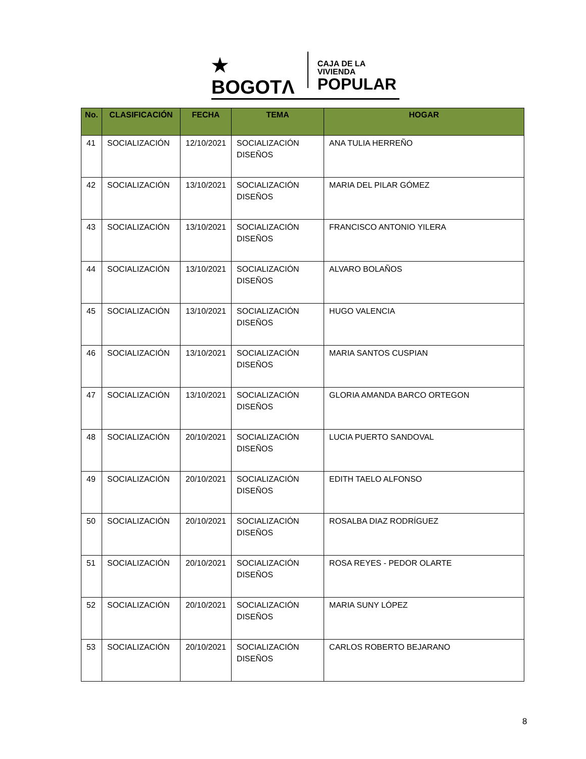★ BOGOTΛ
CAJA DE LA VIVIENDA
POPULAR
| No. | CLASIFICACIÓN | FECHA | TEMA | HOGAR |
| --- | --- | --- | --- | --- |
| 41 | SOCIALIZACIÓN | 12/10/2021 | SOCIALIZACIÓN DISEÑOS | ANA TULIA HERREÑO |
| 42 | SOCIALIZACIÓN | 13/10/2021 | SOCIALIZACIÓN DISEÑOS | MARIA DEL PILAR GÓMEZ |
| 43 | SOCIALIZACIÓN | 13/10/2021 | SOCIALIZACIÓN DISEÑOS | FRANCISCO ANTONIO YILERA |
| 44 | SOCIALIZACIÓN | 13/10/2021 | SOCIALIZACIÓN DISEÑOS | ALVARO BOLAÑOS |
| 45 | SOCIALIZACIÓN | 13/10/2021 | SOCIALIZACIÓN DISEÑOS | HUGO VALENCIA |
| 46 | SOCIALIZACIÓN | 13/10/2021 | SOCIALIZACIÓN DISEÑOS | MARIA SANTOS CUSPIAN |
| 47 | SOCIALIZACIÓN | 13/10/2021 | SOCIALIZACIÓN DISEÑOS | GLORIA AMANDA BARCO ORTEGON |
| 48 | SOCIALIZACIÓN | 20/10/2021 | SOCIALIZACIÓN DISEÑOS | LUCIA PUERTO SANDOVAL |
| 49 | SOCIALIZACIÓN | 20/10/2021 | SOCIALIZACIÓN DISEÑOS | EDITH TAELO ALFONSO |
| 50 | SOCIALIZACIÓN | 20/10/2021 | SOCIALIZACIÓN DISEÑOS | ROSALBA DIAZ RODRÍGUEZ |
| 51 | SOCIALIZACIÓN | 20/10/2021 | SOCIALIZACIÓN DISEÑOS | ROSA REYES - PEDOR OLARTE |
| 52 | SOCIALIZACIÓN | 20/10/2021 | SOCIALIZACIÓN DISEÑOS | MARIA SUNY LÓPEZ |
| 53 | SOCIALIZACIÓN | 20/10/2021 | SOCIALIZACIÓN DISEÑOS | CARLOS ROBERTO BEJARANO |
8